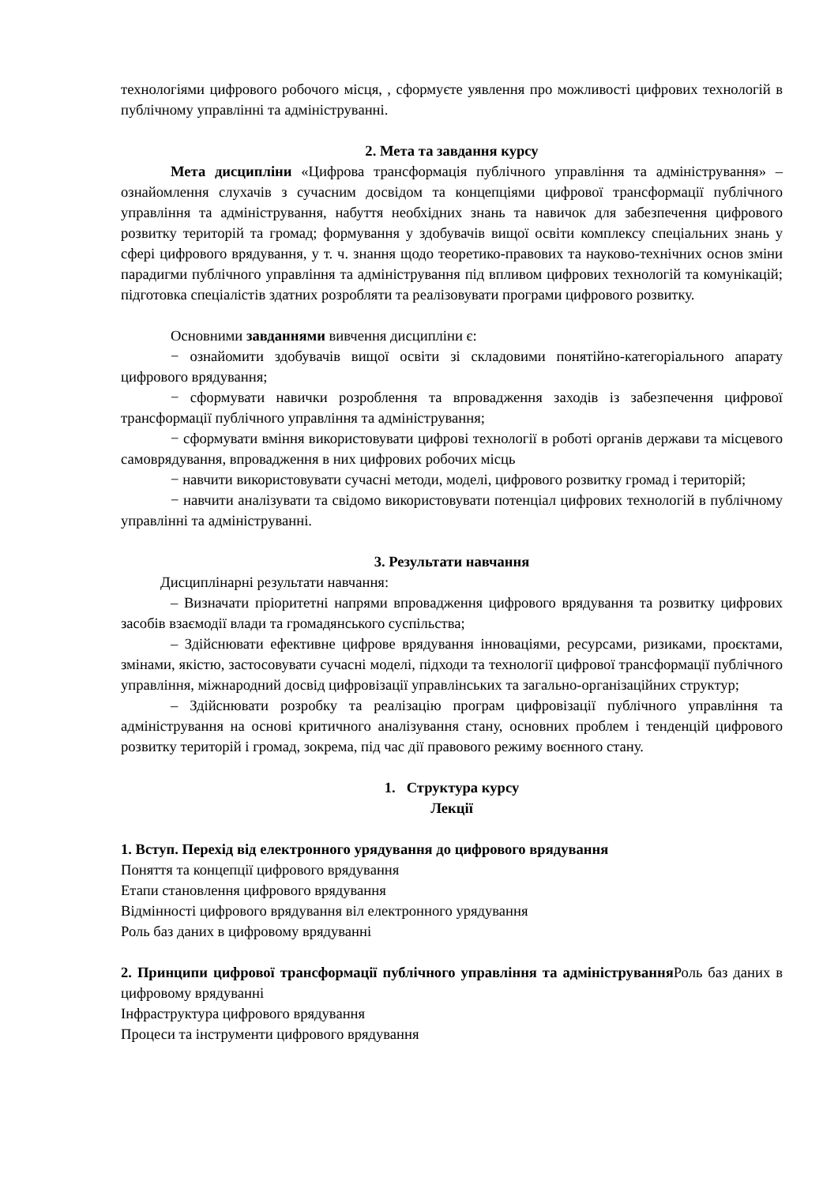технологіями цифрового робочого місця, , сформуєте уявлення про можливості цифрових технологій в публічному управлінні та адмініструванні.
2. Мета та завдання курсу
Мета дисципліни «Цифрова трансформація публічного управління та адміністрування» – ознайомлення слухачів з сучасним досвідом та концепціями цифрової трансформації публічного управління та адміністрування, набуття необхідних знань та навичок для забезпечення цифрового розвитку територій та громад; формування у здобувачів вищої освіти комплексу спеціальних знань у сфері цифрового врядування, у т. ч. знання щодо теоретико-правових та науково-технічних основ зміни парадигми публічного управління та адміністрування під впливом цифрових технологій та комунікацій; підготовка спеціалістів здатних розробляти та реалізовувати програми цифрового розвитку.
Основними завданнями вивчення дисципліни є:
− ознайомити здобувачів вищої освіти зі складовими понятійно-категоріального апарату цифрового врядування;
− сформувати навички розроблення та впровадження заходів із забезпечення цифрової трансформації публічного управління та адміністрування;
− сформувати вміння використовувати цифрові технології в роботі органів держави та місцевого самоврядування, впровадження в них цифрових робочих місць
− навчити використовувати сучасні методи, моделі, цифрового розвитку громад і територій;
− навчити аналізувати та свідомо використовувати потенціал цифрових технологій в публічному управлінні та адмініструванні.
3. Результати навчання
Дисциплінарні результати навчання:
– Визначати пріоритетні напрями впровадження цифрового врядування та розвитку цифрових засобів взаємодії влади та громадянського суспільства;
– Здійснювати ефективне цифрове врядування інноваціями, ресурсами, ризиками, проєктами, змінами, якістю, застосовувати сучасні моделі, підходи та технології цифрової трансформації публічного управління, міжнародний досвід цифровізації управлінських та загально-організаційних структур;
– Здійснювати розробку та реалізацію програм цифровізації публічного управління та адміністрування на основі критичного аналізування стану, основних проблем і тенденцій цифрового розвитку територій і громад, зокрема, під час дії правового режиму воєнного стану.
1. Структура курсу
Лекції
1. Вступ. Перехід від електронного урядування до цифрового врядування
Поняття та концепції цифрового врядування
Етапи становлення цифрового врядування
Відмінності цифрового врядування віл електронного урядування
Роль баз даних в цифровому врядуванні
2. Принципи цифрової трансформації публічного управління та адміністрування Роль баз даних в цифровому врядуванні
Інфраструктура цифрового врядування
Процеси та інструменти цифрового врядування